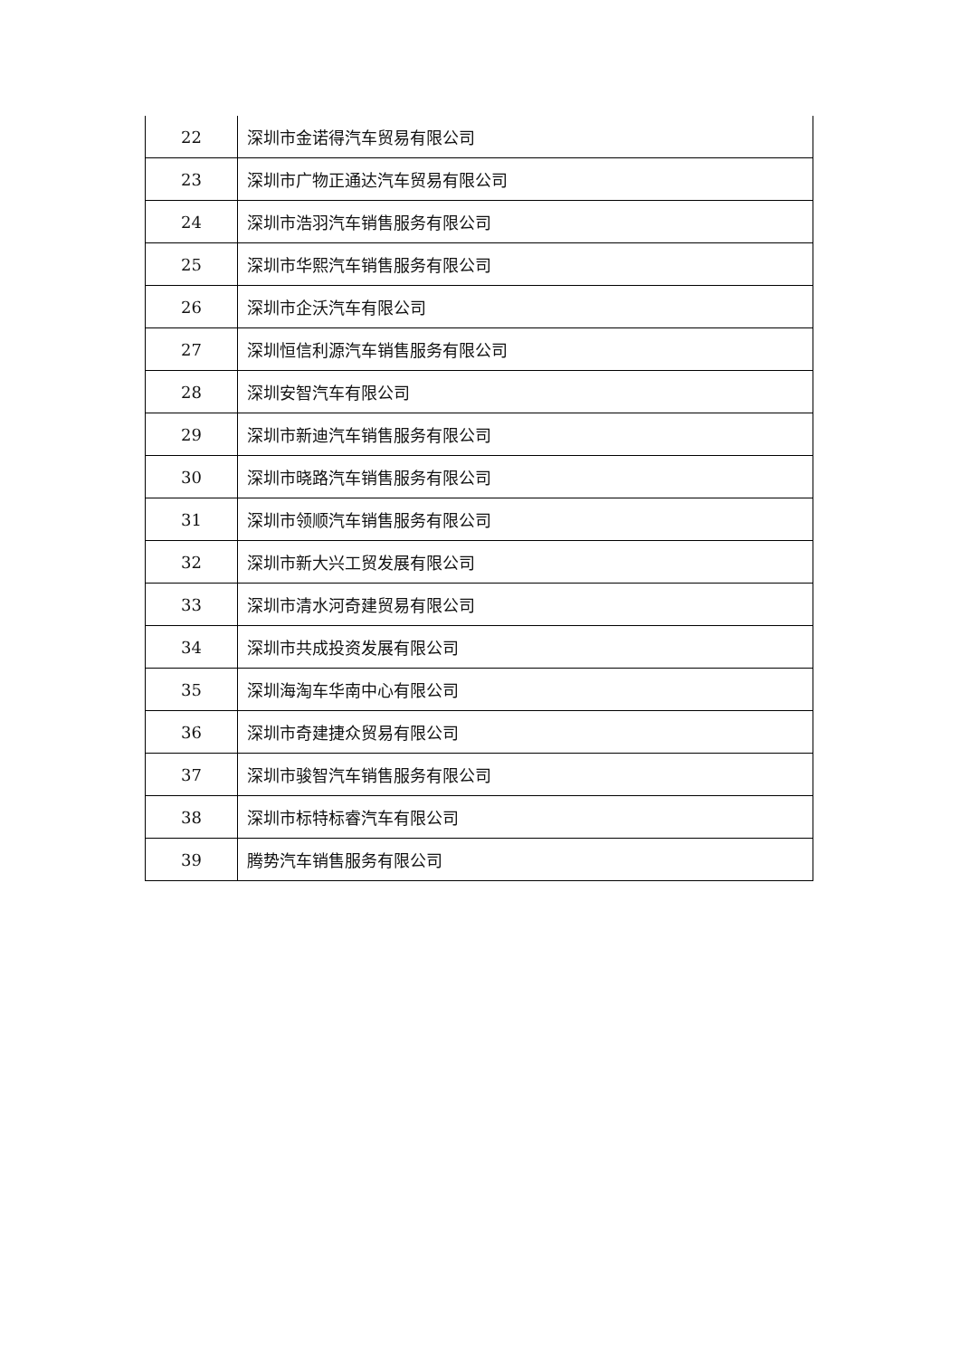| 22 | 深圳市金诺得汽车贸易有限公司 |
| 23 | 深圳市广物正通达汽车贸易有限公司 |
| 24 | 深圳市浩羽汽车销售服务有限公司 |
| 25 | 深圳市华熙汽车销售服务有限公司 |
| 26 | 深圳市企沃汽车有限公司 |
| 27 | 深圳恒信利源汽车销售服务有限公司 |
| 28 | 深圳安智汽车有限公司 |
| 29 | 深圳市新迪汽车销售服务有限公司 |
| 30 | 深圳市晓路汽车销售服务有限公司 |
| 31 | 深圳市领顺汽车销售服务有限公司 |
| 32 | 深圳市新大兴工贸发展有限公司 |
| 33 | 深圳市清水河奇建贸易有限公司 |
| 34 | 深圳市共成投资发展有限公司 |
| 35 | 深圳海淘车华南中心有限公司 |
| 36 | 深圳市奇建捷众贸易有限公司 |
| 37 | 深圳市骏智汽车销售服务有限公司 |
| 38 | 深圳市标特标睿汽车有限公司 |
| 39 | 腾势汽车销售服务有限公司 |